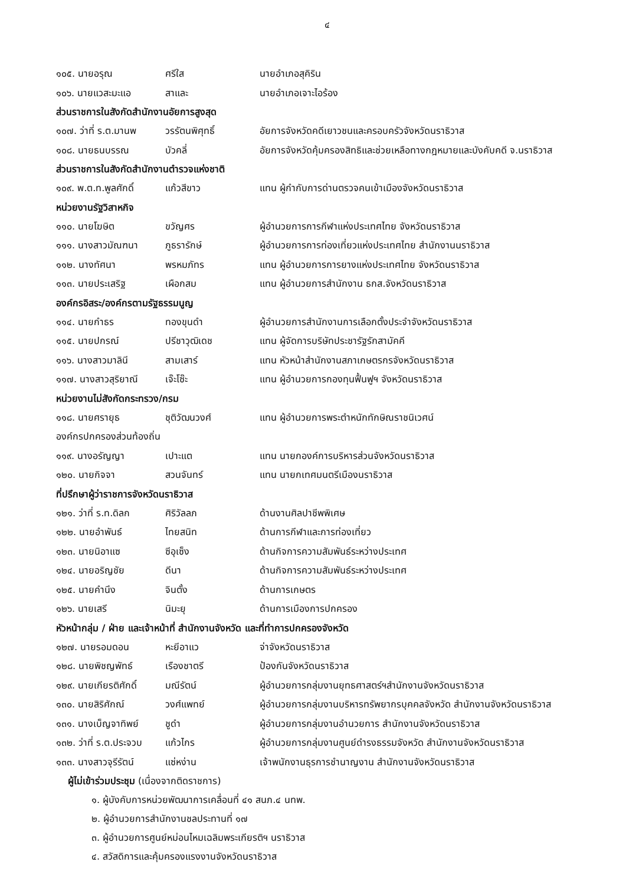๔
| ๑๐๕. นายอรุณ | ศรีใส | นายอำเภอสุคิริน |
| ๑๐๖. นายแวสะมะแอ | สาและ | นายอำเภอเจาะไอร้อง |
| ส่วนราชการในสังกัดสำนักงานอัยการสูงสุด | | |
| ๑๐๗. ว่าที่ ร.ต.มานพ | วรรัตนพิศุทธิ์ | อัยการจังหวัดคดีเยาวชนและครอบครัวจังหวัดนราธิวาส |
| ๑๐๘. นายธนบรรณ | บัวคลี่ | อัยการจังหวัดคุ้มครองสิทธิและช่วยเหลือทางกฎหมายและบังคับคดี จ.นราธิวาส |
| ส่วนราชการในสังกัดสำนักงานตำรวจแห่งชาติ | | |
| ๑๐๙. พ.ต.ท.พูลศักดิ์ | แก้วสีขาว | แทน ผู้กำกับการด่านตรวจคนเข้าเมืองจังหวัดนราธิวาส |
| หน่วยงานรัฐวิสาหกิจ | | |
| ๑๑๐. นายโฆษิต | ขวัญศร | ผู้อำนวยการการกีฬาแห่งประเทศไทย จังหวัดนราธิวาส |
| ๑๑๑. นางสาวมัณฑนา | ภูธรารักษ์ | ผู้อำนวยการการท่องเที่ยวแห่งประเทศไทย สำนักงานนราธิวาส |
| ๑๑๒. นางทัศนา | พรหมภัทร | แทน ผู้อำนวยการการยางแห่งประเทศไทย จังหวัดนราธิวาส |
| ๑๑๓. นายประเสริฐ | เผือกสม | แทน ผู้อำนวยการสำนักงาน ธกส.จังหวัดนราธิวาส |
| องค์กรอิสระ/องค์กรตามรัฐธรรมนูญ | | |
| ๑๑๔. นายกำธร | ทองขุนดำ | ผู้อำนวยการสำนักงานการเลือกตั้งประจำจังหวัดนราธิวาส |
| ๑๑๕. นายปกรณ์ | ปรีชาวุฒิเดช | แทน ผู้จัดการบริษัทประชารัฐรักสามัคคี |
| ๑๑๖. นางสาวมาลินี | สามเสาร์ | แทน หัวหน้าสำนักงานสภาเกษตรกรจังหวัดนราธิวาส |
| ๑๑๗. นางสาวสุริยาณี | เจ๊ะโซ๊ะ | แทน ผู้อำนวยการกองทุนฟื้นฟูฯ จังหวัดนราธิวาส |
| หน่วยงานไม่สังกัดกระทรวง/กรม | | |
| ๑๑๘. นายศรายุธ | ชุติวัฒนวงศ์ | แทน ผู้อำนวยการพระตำหนักทักษิณราชนิเวศน์ |
| องค์กรปกครองส่วนท้องถิ่น | | |
| ๑๑๙. นางอรัญญา | เปาะแต | แทน นายกองค์การบริหารส่วนจังหวัดนราธิวาส |
| ๑๒๐. นายกิจจา | สวนจันทร์ | แทน นายกเทศมนตรีเมืองนราธิวาส |
| ที่ปรึกษาผู้ว่าราชการจังหวัดนราธิวาส | | |
| ๑๒๑. ว่าที่ ร.ท.ดิลก | ศิริวัลลภ | ด้านงานศิลปาชีพพิเศษ |
| ๑๒๒. นายอำพันธ์ | ไทยสนิท | ด้านการกีฬาและการท่องเที่ยว |
| ๑๒๓. นายนิอาแซ | ซีอุเซ็ง | ด้านกิจการความสัมพันธ์ระหว่างประเทศ |
| ๑๒๔. นายอริญชัย | ดีนา | ด้านกิจการความสัมพันธ์ระหว่างประเทศ |
| ๑๒๕. นายคำนึง | จินตั้ง | ด้านการเกษตร |
| ๑๒๖. นายเสรี | นิมะยุ | ด้านการเมืองการปกครอง |
| หัวหน้ากลุ่ม / ฝ่าย และเจ้าหน้าที่ สำนักงานจังหวัด และที่ทำการปกครองจังหวัด | | |
| ๑๒๗. นายรอมดอน | หะยีอาแว | จ่าจังหวัดนราธิวาส |
| ๑๒๘. นายพิชญพัทธ์ | เรืองชาตรี | ป้องกันจังหวัดนราธิวาส |
| ๑๒๙. นายเกียรติศักดิ์ | มณีรัตน์ | ผู้อำนวยการกลุ่มงานยุทธศาสตร์ฯสำนักงานจังหวัดนราธิวาส |
| ๑๓๐. นายสิริศักณ์ | วงศ์แพทย์ | ผู้อำนวยการกลุ่มงานบริหารทรัพยากรบุคคลจังหวัด สำนักงานจังหวัดนราธิวาส |
| ๑๓๑. นางเบ็ญจาทิพย์ | ชูดำ | ผู้อำนวยการกลุ่มงานอำนวยการ สำนักงานจังหวัดนราธิวาส |
| ๑๓๒. ว่าที่ ร.ต.ประจวบ | แก้วไกร | ผู้อำนวยการกลุ่มงานศูนย์ดำรงธรรมจังหวัด สำนักงานจังหวัดนราธิวาส |
| ๑๓๓. นางสาวจุรีรัตน์ | แซ่หง่าน | เจ้าพนักงานธุรการชำนาญงาน สำนักงานจังหวัดนราธิวาส |
ผู้ไม่เข้าร่วมประชุม (เนื่องจากติดราชการ)
๑. ผู้บังคับการหน่วยพัฒนาการเคลื่อนที่ ๔๑ สนภ.๔ นทพ.
๒. ผู้อำนวยการสำนักงานชลประทานที่ ๑๗
๓. ผู้อำนวยการศูนย์หม่อนไหมเฉลิมพระเกียรติฯ นราธิวาส
๔. สวัสดิการและคุ้มครองแรงงานจังหวัดนราธิวาส